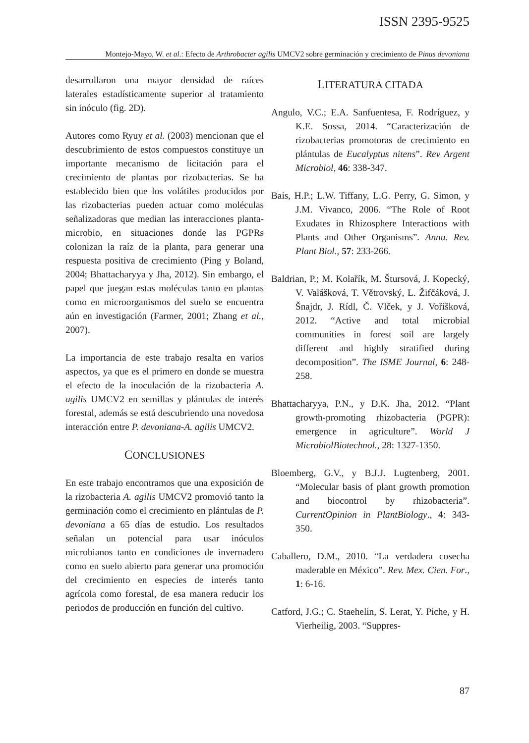ISSN 2395-9525
Montejo-Mayo, W. et al.: Efecto de Arthrobacter agilis UMCV2 sobre germinación y crecimiento de Pinus devoniana
desarrollaron una mayor densidad de raíces laterales estadísticamente superior al tratamiento sin inóculo (fig. 2D).
Autores como Ryuy et al. (2003) mencionan que el descubrimiento de estos compuestos constituye un importante mecanismo de licitación para el crecimiento de plantas por rizobacterias. Se ha establecido bien que los volátiles producidos por las rizobacterias pueden actuar como moléculas señalizadoras que median las interacciones planta-microbio, en situaciones donde las PGPRs colonizan la raíz de la planta, para generar una respuesta positiva de crecimiento (Ping y Boland, 2004; Bhattacharyya y Jha, 2012). Sin embargo, el papel que juegan estas moléculas tanto en plantas como en microorganismos del suelo se encuentra aún en investigación (Farmer, 2001; Zhang et al., 2007).
La importancia de este trabajo resalta en varios aspectos, ya que es el primero en donde se muestra el efecto de la inoculación de la rizobacteria A. agilis UMCV2 en semillas y plántulas de interés forestal, además se está descubriendo una novedosa interacción entre P. devoniana-A. agilis UMCV2.
CONCLUSIONES
En este trabajo encontramos que una exposición de la rizobacteria A. agilis UMCV2 promovió tanto la germinación como el crecimiento en plántulas de P. devoniana a 65 días de estudio. Los resultados señalan un potencial para usar inóculos microbianos tanto en condiciones de invernadero como en suelo abierto para generar una promoción del crecimiento en especies de interés tanto agrícola como forestal, de esa manera reducir los periodos de producción en función del cultivo.
LITERATURA CITADA
Angulo, V.C.; E.A. Sanfuentesa, F. Rodríguez, y K.E. Sossa, 2014. “Caracterización de rizobacterias promotoras de crecimiento en plántulas de Eucalyptus nitens”. Rev Argent Microbiol, 46: 338-347.
Bais, H.P.; L.W. Tiffany, L.G. Perry, G. Simon, y J.M. Vivanco, 2006. “The Role of Root Exudates in Rhizosphere Interactions with Plants and Other Organisms”. Annu. Rev. Plant Biol., 57: 233-266.
Baldrian, P.; M. Kolařík, M. Štursová, J. Kopecký, V. Valášková, T. Větrovský, L. Žifčáková, J. Šnajdr, J. Rídl, Č. Vlček, y J. Voříšková, 2012. “Active and total microbial communities in forest soil are largely different and highly stratified during decomposition”. The ISME Journal, 6: 248-258.
Bhattacharyya, P.N., y D.K. Jha, 2012. “Plant growth-promoting rhizobacteria (PGPR): emergence in agriculture”. World J MicrobiolBiotechnol., 28: 1327-1350.
Bloemberg, G.V., y B.J.J. Lugtenberg, 2001. “Molecular basis of plant growth promotion and biocontrol by rhizobacteria”. CurrentOpinion in PlantBiology., 4: 343-350.
Caballero, D.M., 2010. “La verdadera cosecha maderable en México”. Rev. Mex. Cien. For., 1: 6-16.
Catford, J.G.; C. Staehelin, S. Lerat, Y. Piche, y H. Vierheilig, 2003. “Suppres-
87